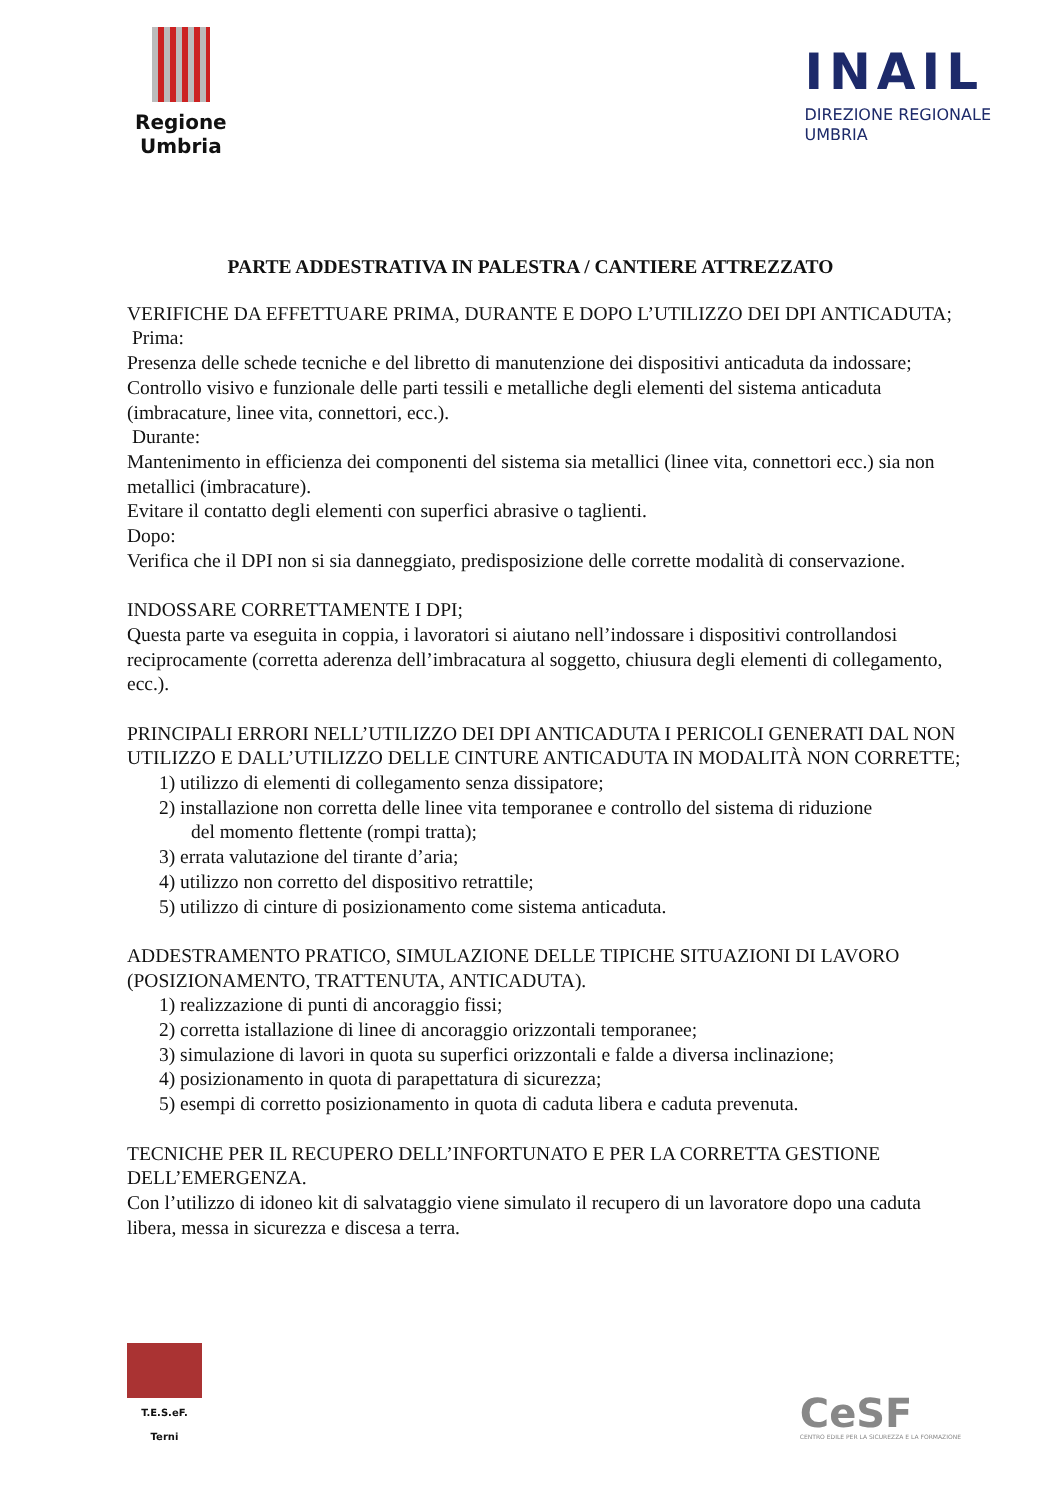Regione
Umbria
INAIL
DIREZIONE REGIONALE
UMBRIA
PARTE ADDESTRATIVA IN PALESTRA / CANTIERE ATTREZZATO
VERIFICHE DA EFFETTUARE PRIMA, DURANTE E DOPO L’UTILIZZO DEI DPI ANTICADUTA;
Prima:
Presenza delle schede tecniche e del libretto di manutenzione dei dispositivi anticaduta da indossare;
Controllo visivo e funzionale delle parti tessili e metalliche degli elementi del sistema anticaduta (imbracature, linee vita, connettori, ecc.).
Durante:
Mantenimento in efficienza dei componenti del sistema sia metallici (linee vita, connettori ecc.) sia non metallici (imbracature).
Evitare il contatto degli elementi con superfici abrasive o taglienti.
Dopo:
Verifica che il DPI non si sia danneggiato, predisposizione delle corrette modalità di conservazione.
INDOSSARE CORRETTAMENTE I DPI;
Questa parte va eseguita in coppia, i lavoratori si aiutano nell’indossare i dispositivi controllandosi reciprocamente (corretta aderenza dell’imbracatura al soggetto, chiusura degli elementi di collegamento, ecc.).
PRINCIPALI ERRORI NELL’UTILIZZO DEI DPI ANTICADUTA I PERICOLI GENERATI DAL NON UTILIZZO E DALL’UTILIZZO DELLE CINTURE ANTICADUTA IN MODALITÀ NON CORRETTE;
1) utilizzo di elementi di collegamento senza dissipatore;
2) installazione non corretta delle linee vita temporanee e controllo del sistema di riduzione
del momento flettente (rompi tratta);
3) errata valutazione del tirante d’aria;
4) utilizzo non corretto del dispositivo retrattile;
5) utilizzo di cinture di posizionamento come sistema anticaduta.
ADDESTRAMENTO PRATICO, SIMULAZIONE DELLE TIPICHE SITUAZIONI DI LAVORO (POSIZIONAMENTO, TRATTENUTA, ANTICADUTA).
1) realizzazione di punti di ancoraggio fissi;
2) corretta istallazione di linee di ancoraggio orizzontali temporanee;
3) simulazione di lavori in quota su superfici orizzontali e falde a diversa inclinazione;
4) posizionamento in quota di parapettatura di sicurezza;
5) esempi di corretto posizionamento in quota di caduta libera e caduta prevenuta.
TECNICHE PER IL RECUPERO DELL’INFORTUNATO E PER LA CORRETTA GESTIONE DELL’EMERGENZA.
Con l’utilizzo di idoneo kit di salvataggio viene simulato il recupero di un lavoratore dopo una caduta libera, messa in sicurezza e discesa a terra.
T.E.S.eF.
Terni
CeSF
CENTRO EDILE PER LA SICUREZZA E LA FORMAZIONE